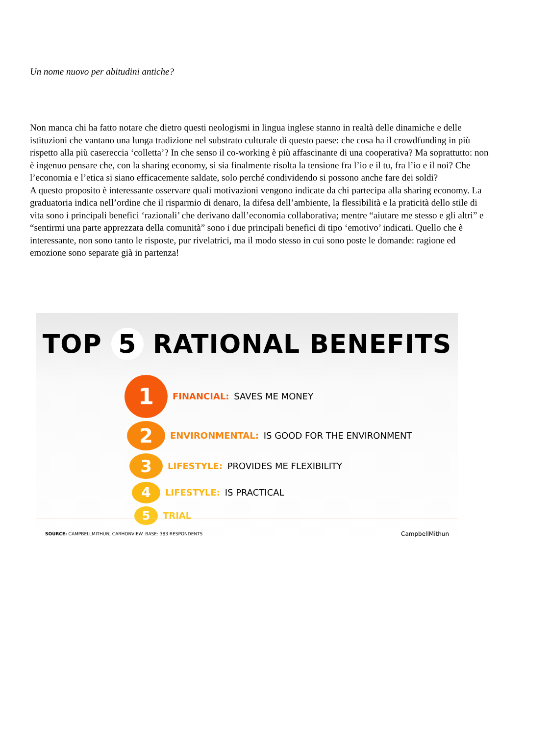Un nome nuovo per abitudini antiche?
Non manca chi ha fatto notare che dietro questi neologismi in lingua inglese stanno in realtà delle dinamiche e delle istituzioni che vantano una lunga tradizione nel substrato culturale di questo paese: che cosa ha il crowdfunding in più rispetto alla più casereccia ‘colletta’? In che senso il co-working è più affascinante di una cooperativa? Ma soprattutto: non è ingenuo pensare che, con la sharing economy, si sia finalmente risolta la tensione fra l’io e il tu, fra l’io e il noi? Che l’economia e l’etica si siano efficacemente saldate, solo perché condividendo si possono anche fare dei soldi?
A questo proposito è interessante osservare quali motivazioni vengono indicate da chi partecipa alla sharing economy. La graduatoria indica nell’ordine che il risparmio di denaro, la difesa dell’ambiente, la flessibilità e la praticità dello stile di vita sono i principali benefici ‘razionali’ che derivano dall’economia collaborativa; mentre “aiutare me stesso e gli altri” e “sentirmi una parte apprezzata della comunità” sono i due principali benefici di tipo ‘emotivo’ indicati. Quello che è interessante, non sono tanto le risposte, pur rivelatrici, ma il modo stesso in cui sono poste le domande: ragione ed emozione sono separate già in partenza!
TOP 5 RATIONAL BENEFITS
1
FINANCIAL: SAVES ME MONEY
2
ENVIRONMENTAL: IS GOOD FOR THE ENVIRONMENT
3
LIFESTYLE: PROVIDES ME FLEXIBILITY
4
LIFESTYLE: IS PRACTICAL
5
TRIAL
SOURCE: CAMPBELLMITHUN, CARHONVIEW. BASE: 383 RESPONDENTS CampbellMithun